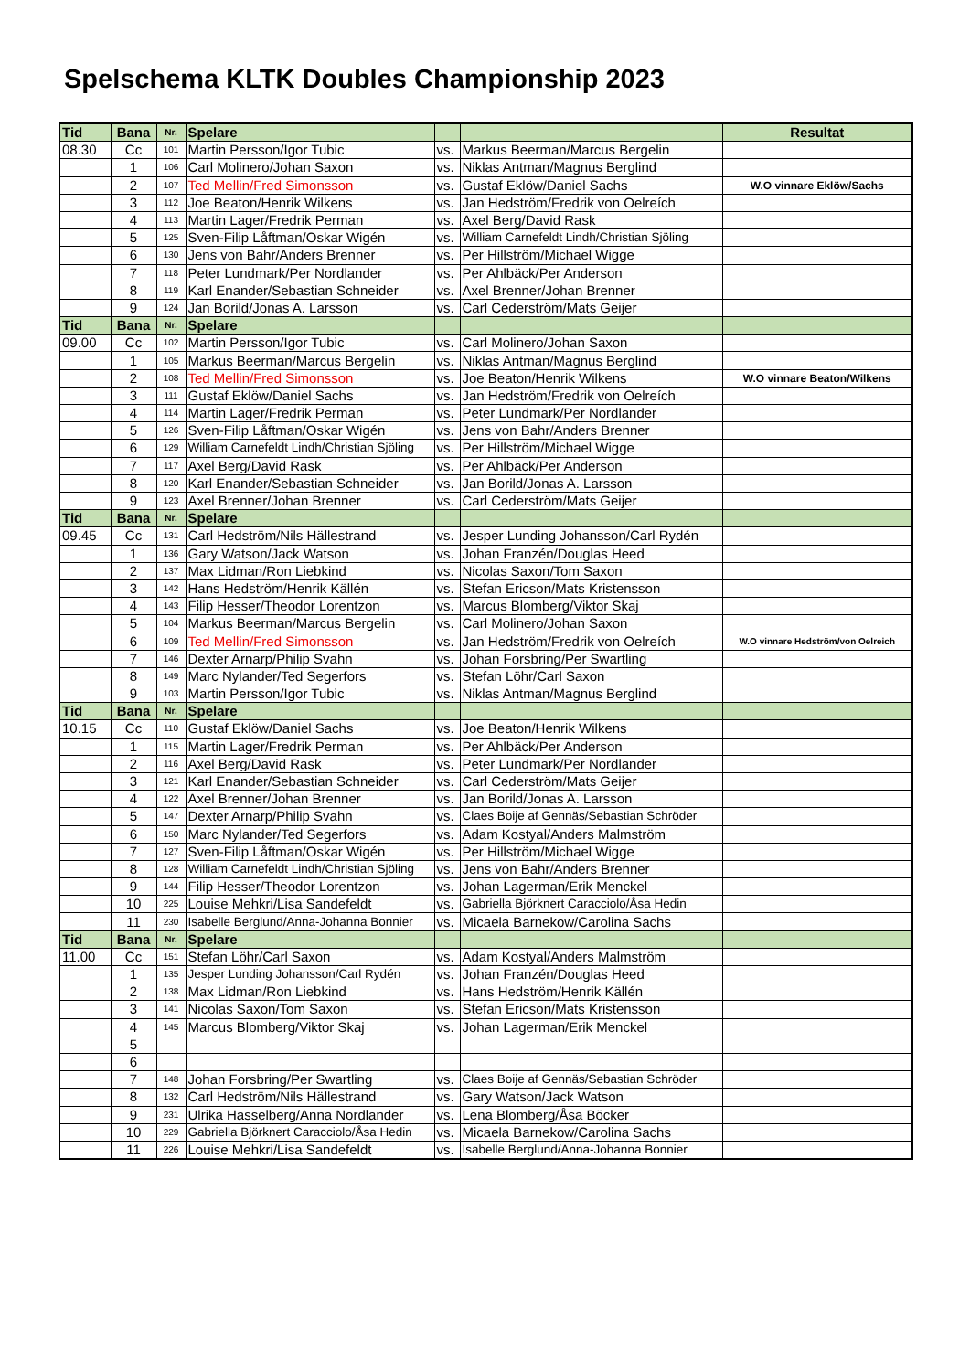Spelschema KLTK Doubles Championship 2023
| Tid | Bana | Nr. | Spelare | | | Resultat |
| --- | --- | --- | --- | --- | --- | --- |
| 08.30 | Cc | 101 | Martin Persson/Igor Tubic | vs. | Markus Beerman/Marcus Bergelin | |
| | 1 | 106 | Carl Molinero/Johan Saxon | vs. | Niklas Antman/Magnus Berglind | |
| | 2 | 107 | Ted Mellin/Fred Simonsson | vs. | Gustaf Eklöw/Daniel Sachs | W.O vinnare Eklöw/Sachs |
| | 3 | 112 | Joe Beaton/Henrik Wilkens | vs. | Jan Hedström/Fredrik von Oelreích | |
| | 4 | 113 | Martin Lager/Fredrik Perman | vs. | Axel Berg/David Rask | |
| | 5 | 125 | Sven-Filip Låftman/Oskar Wigén | vs. | William Carnefeldt Lindh/Christian Sjöling | |
| | 6 | 130 | Jens von Bahr/Anders Brenner | vs. | Per Hillström/Michael Wigge | |
| | 7 | 118 | Peter Lundmark/Per Nordlander | vs. | Per Ahlbäck/Per Anderson | |
| | 8 | 119 | Karl Enander/Sebastian Schneider | vs. | Axel Brenner/Johan Brenner | |
| | 9 | 124 | Jan Borild/Jonas A. Larsson | vs. | Carl Cederström/Mats Geijer | |
| Tid | Bana | Nr. | Spelare | | | |
| 09.00 | Cc | 102 | Martin Persson/Igor Tubic | vs. | Carl Molinero/Johan Saxon | |
| | 1 | 105 | Markus Beerman/Marcus Bergelin | vs. | Niklas Antman/Magnus Berglind | |
| | 2 | 108 | Ted Mellin/Fred Simonsson | vs. | Joe Beaton/Henrik Wilkens | W.O vinnare Beaton/Wilkens |
| | 3 | 111 | Gustaf Eklöw/Daniel Sachs | vs. | Jan Hedström/Fredrik von Oelreích | |
| | 4 | 114 | Martin Lager/Fredrik Perman | vs. | Peter Lundmark/Per Nordlander | |
| | 5 | 126 | Sven-Filip Låftman/Oskar Wigén | vs. | Jens von Bahr/Anders Brenner | |
| | 6 | 129 | William Carnefeldt Lindh/Christian Sjöling | vs. | Per Hillström/Michael Wigge | |
| | 7 | 117 | Axel Berg/David Rask | vs. | Per Ahlbäck/Per Anderson | |
| | 8 | 120 | Karl Enander/Sebastian Schneider | vs. | Jan Borild/Jonas A. Larsson | |
| | 9 | 123 | Axel Brenner/Johan Brenner | vs. | Carl Cederström/Mats Geijer | |
| Tid | Bana | Nr. | Spelare | | | |
| 09.45 | Cc | 131 | Carl Hedström/Nils Hällestrand | vs. | Jesper Lunding Johansson/Carl Rydén | |
| | 1 | 136 | Gary Watson/Jack Watson | vs. | Johan Franzén/Douglas Heed | |
| | 2 | 137 | Max Lidman/Ron Liebkind | vs. | Nicolas Saxon/Tom Saxon | |
| | 3 | 142 | Hans Hedström/Henrik Källén | vs. | Stefan Ericson/Mats Kristensson | |
| | 4 | 143 | Filip Hesser/Theodor Lorentzon | vs. | Marcus Blomberg/Viktor Skaj | |
| | 5 | 104 | Markus Beerman/Marcus Bergelin | vs. | Carl Molinero/Johan Saxon | |
| | 6 | 109 | Ted Mellin/Fred Simonsson | vs. | Jan Hedström/Fredrik von Oelreích | W.O vinnare Hedström/von Oelreich |
| | 7 | 146 | Dexter Arnarp/Philip Svahn | vs. | Johan Forsbring/Per Swartling | |
| | 8 | 149 | Marc Nylander/Ted Segerfors | vs. | Stefan Löhr/Carl Saxon | |
| | 9 | 103 | Martin Persson/Igor Tubic | vs. | Niklas Antman/Magnus Berglind | |
| Tid | Bana | Nr. | Spelare | | | |
| 10.15 | Cc | 110 | Gustaf Eklöw/Daniel Sachs | vs. | Joe Beaton/Henrik Wilkens | |
| | 1 | 115 | Martin Lager/Fredrik Perman | vs. | Per Ahlbäck/Per Anderson | |
| | 2 | 116 | Axel Berg/David Rask | vs. | Peter Lundmark/Per Nordlander | |
| | 3 | 121 | Karl Enander/Sebastian Schneider | vs. | Carl Cederström/Mats Geijer | |
| | 4 | 122 | Axel Brenner/Johan Brenner | vs. | Jan Borild/Jonas A. Larsson | |
| | 5 | 147 | Dexter Arnarp/Philip Svahn | vs. | Claes Boije af Gennäs/Sebastian Schröder | |
| | 6 | 150 | Marc Nylander/Ted Segerfors | vs. | Adam Kostyal/Anders Malmström | |
| | 7 | 127 | Sven-Filip Låftman/Oskar Wigén | vs. | Per Hillström/Michael Wigge | |
| | 8 | 128 | William Carnefeldt Lindh/Christian Sjöling | vs. | Jens von Bahr/Anders Brenner | |
| | 9 | 144 | Filip Hesser/Theodor Lorentzon | vs. | Johan Lagerman/Erik Menckel | |
| | 10 | 225 | Louise Mehkri/Lisa Sandefeldt | vs. | Gabriella Björknert Caracciolo/Åsa Hedin | |
| | 11 | 230 | Isabelle Berglund/Anna-Johanna Bonnier | vs. | Micaela Barnekow/Carolina Sachs | |
| Tid | Bana | Nr. | Spelare | | | |
| 11.00 | Cc | 151 | Stefan Löhr/Carl Saxon | vs. | Adam Kostyal/Anders Malmström | |
| | 1 | 135 | Jesper Lunding Johansson/Carl Rydén | vs. | Johan Franzén/Douglas Heed | |
| | 2 | 138 | Max Lidman/Ron Liebkind | vs. | Hans Hedström/Henrik Källén | |
| | 3 | 141 | Nicolas Saxon/Tom Saxon | vs. | Stefan Ericson/Mats Kristensson | |
| | 4 | 145 | Marcus Blomberg/Viktor Skaj | vs. | Johan Lagerman/Erik Menckel | |
| | 5 | | | | | |
| | 6 | | | | | |
| | 7 | 148 | Johan Forsbring/Per Swartling | vs. | Claes Boije af Gennäs/Sebastian Schröder | |
| | 8 | 132 | Carl Hedström/Nils Hällestrand | vs. | Gary Watson/Jack Watson | |
| | 9 | 231 | Ulrika Hasselberg/Anna Nordlander | vs. | Lena Blomberg/Åsa Böcker | |
| | 10 | 229 | Gabriella Björknert Caracciolo/Åsa Hedin | vs. | Micaela Barnekow/Carolina Sachs | |
| | 11 | 226 | Louise Mehkri/Lisa Sandefeldt | vs. | Isabelle Berglund/Anna-Johanna Bonnier | |